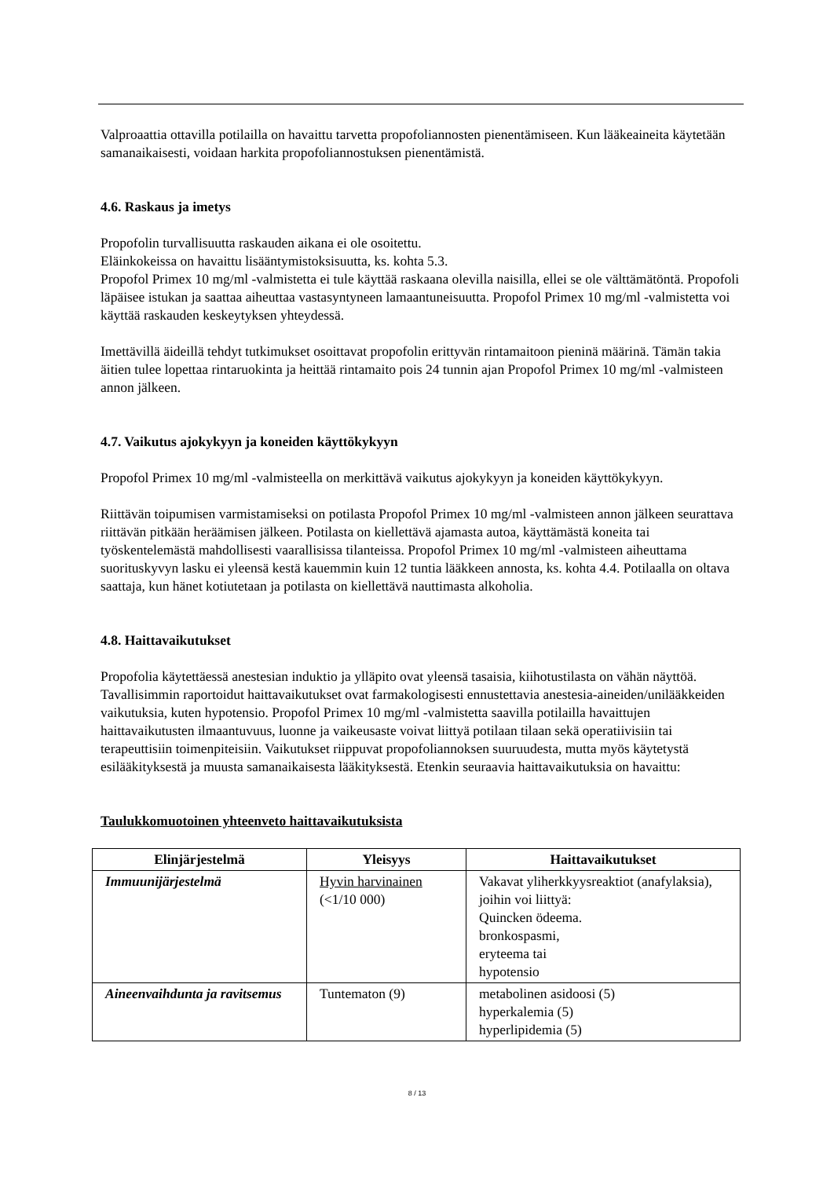Valproaattia ottavilla potilailla on havaittu tarvetta propofoliannosten pienentämiseen. Kun lääkeaineita käytetään samanaikaisesti, voidaan harkita propofoliannostuksen pienentämistä.
4.6. Raskaus ja imetys
Propofolin turvallisuutta raskauden aikana ei ole osoitettu.
Eläinkokeissa on havaittu lisääntymistoksisuutta, ks. kohta 5.3.
Propofol Primex 10 mg/ml -valmistetta ei tule käyttää raskaana olevilla naisilla, ellei se ole välttämätöntä. Propofoli läpäisee istukan ja saattaa aiheuttaa vastasyntyneen lamaantuneisuutta. Propofol Primex 10 mg/ml -valmistetta voi käyttää raskauden keskeytyksen yhteydessä.
Imettävillä äideillä tehdyt tutkimukset osoittavat propofolin erittyvän rintamaitoon pieninä määrinä. Tämän takia äitien tulee lopettaa rintaruokinta ja heittää rintamaito pois 24 tunnin ajan Propofol Primex 10 mg/ml -valmisteen annon jälkeen.
4.7. Vaikutus ajokykyyn ja koneiden käyttökykyyn
Propofol Primex 10 mg/ml -valmisteella on merkittävä vaikutus ajokykyyn ja koneiden käyttökykyyn.
Riittävän toipumisen varmistamiseksi on potilasta Propofol Primex 10 mg/ml -valmisteen annon jälkeen seurattava riittävän pitkään heräämisen jälkeen. Potilasta on kiellettävä ajamasta autoa, käyttämästä koneita tai työskentelemästä mahdollisesti vaarallisissa tilanteissa. Propofol Primex 10 mg/ml -valmisteen aiheuttama suorituskyvyn lasku ei yleensä kestä kauemmin kuin 12 tuntia lääkkeen annosta, ks. kohta 4.4. Potilaalla on oltava saattaja, kun hänet kotiutetaan ja potilasta on kiellettävä nauttimasta alkoholia.
4.8. Haittavaikutukset
Propofolia käytettäessä anestesian induktio ja ylläpito ovat yleensä tasaisia, kiihotustilasta on vähän näyttöä. Tavallisimmin raportoidut haittavaikutukset ovat farmakologisesti ennustettavia anestesia-aineiden/unilääkkeiden vaikutuksia, kuten hypotensio. Propofol Primex 10 mg/ml -valmistetta saavilla potilailla havaittujen haittavaikutusten ilmaantuvuus, luonne ja vaikeusaste voivat liittyä potilaan tilaan sekä operatiivisiin tai terapeuttisiin toimenpiteisiin. Vaikutukset riippuvat propofoliannoksen suuruudesta, mutta myös käytetystä esilääkityksestä ja muusta samanaikaisesta lääkityksestä. Etenkin seuraavia haittavaikutuksia on havaittu:
Taulukkomuotoinen yhteenveto haittavaikutuksista
| Elinjärjestelmä | Yleisyys | Haittavaikutukset |
| --- | --- | --- |
| Immuunijärjestelmä | Hyvin harvinainen (<1/10 000) | Vakavat yliherkkyysreaktiot (anafylaksia), joihin voi liittyä: Quincken ödeema. bronkospasmi, eryteema tai hypotensio |
| Aineenvaihdunta ja ravitsemus | Tuntematon (9) | metabolinen asidoosi (5) hyperkalemia (5) hyperlipidemia (5) |
8 / 13